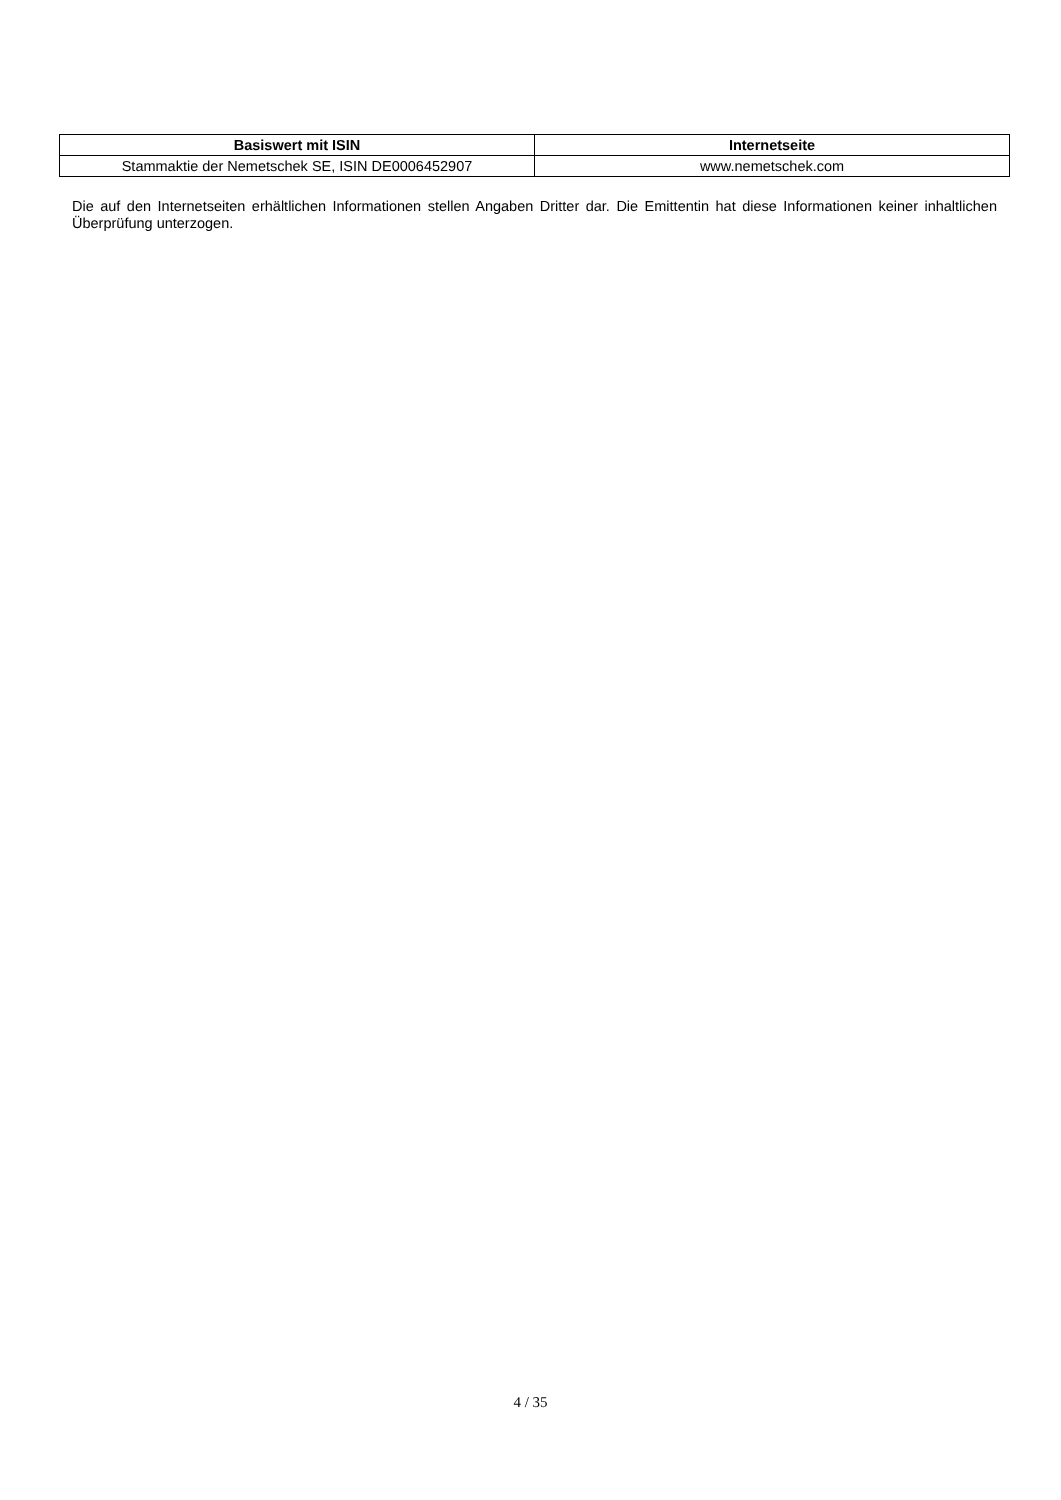| Basiswert mit ISIN | Internetseite |
| --- | --- |
| Stammaktie der Nemetschek SE, ISIN DE0006452907 | www.nemetschek.com |
Die auf den Internetseiten erhältlichen Informationen stellen Angaben Dritter dar. Die Emittentin hat diese Informationen keiner inhaltlichen Überprüfung unterzogen.
4 / 35